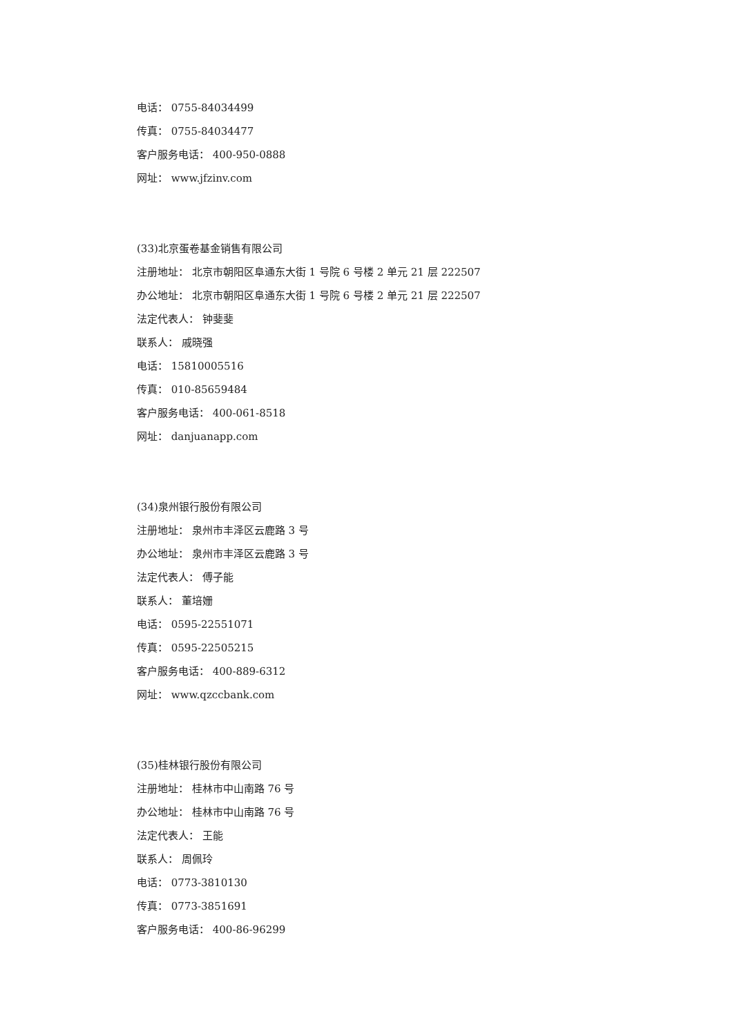电话： 0755-84034499
传真： 0755-84034477
客户服务电话： 400-950-0888
网址： www.jfzinv.com
(33)北京蛋卷基金销售有限公司
注册地址： 北京市朝阳区阜通东大街 1 号院 6 号楼 2 单元 21 层 222507
办公地址： 北京市朝阳区阜通东大街 1 号院 6 号楼 2 单元 21 层 222507
法定代表人： 钟斐斐
联系人： 戚晓强
电话： 15810005516
传真： 010-85659484
客户服务电话： 400-061-8518
网址： danjuanapp.com
(34)泉州银行股份有限公司
注册地址： 泉州市丰泽区云鹿路 3 号
办公地址： 泉州市丰泽区云鹿路 3 号
法定代表人： 傅子能
联系人： 董培姗
电话： 0595-22551071
传真： 0595-22505215
客户服务电话： 400-889-6312
网址： www.qzccbank.com
(35)桂林银行股份有限公司
注册地址： 桂林市中山南路 76 号
办公地址： 桂林市中山南路 76 号
法定代表人： 王能
联系人： 周佩玲
电话： 0773-3810130
传真： 0773-3851691
客户服务电话： 400-86-96299